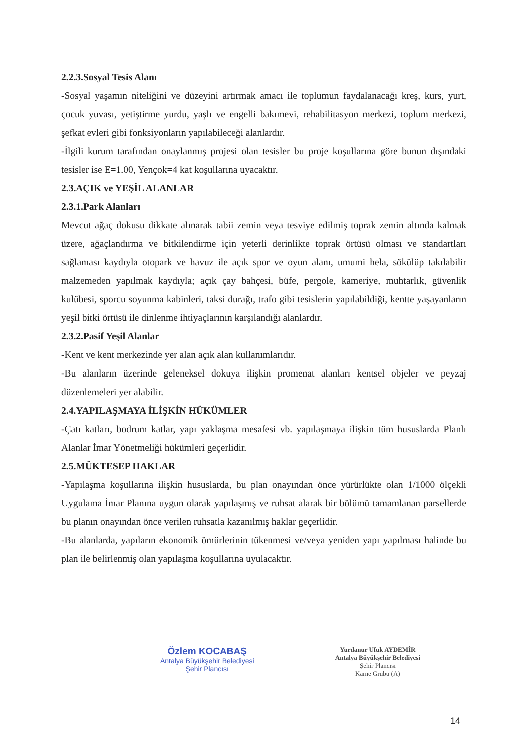2.2.3.Sosyal Tesis Alanı
-Sosyal yaşamın niteliğini ve düzeyini artırmak amacı ile toplumun faydalanacağı kreş, kurs, yurt, çocuk yuvası, yetiştirme yurdu, yaşlı ve engelli bakımevi, rehabilitasyon merkezi, toplum merkezi, şefkat evleri gibi fonksiyonların yapılabileceği alanlardır.
-İlgili kurum tarafından onaylanmış projesi olan tesisler bu proje koşullarına göre bunun dışındaki tesisler ise E=1.00, Yençok=4 kat koşullarına uyacaktır.
2.3.AÇIK ve YEŞİL ALANLAR
2.3.1.Park Alanları
Mevcut ağaç dokusu dikkate alınarak tabii zemin veya tesviye edilmiş toprak zemin altında kalmak üzere, ağaçlandırma ve bitkilendirme için yeterli derinlikte toprak örtüsü olması ve standartları sağlaması kaydıyla otopark ve havuz ile açık spor ve oyun alanı, umumi hela, sökülüp takılabilir malzemeden yapılmak kaydıyla; açık çay bahçesi, büfe, pergole, kameriye, muhtarlık, güvenlik kulübesi, sporcu soyunma kabinleri, taksi durağı, trafo gibi tesislerin yapılabildiği, kentte yaşayanların yeşil bitki örtüsü ile dinlenme ihtiyaçlarının karşılandığı alanlardır.
2.3.2.Pasif Yeşil Alanlar
-Kent ve kent merkezinde yer alan açık alan kullanımlarıdır.
-Bu alanların üzerinde geleneksel dokuya ilişkin promenat alanları kentsel objeler ve peyzaj düzenlemeleri yer alabilir.
2.4.YAPILAŞMAYA İLİŞKİN HÜKÜMLER
-Çatı katları, bodrum katlar, yapı yaklaşma mesafesi vb. yapılaşmaya ilişkin tüm hususlarda Planlı Alanlar İmar Yönetmeliği hükümleri geçerlidir.
2.5.MÜKTESEP HAKLAR
-Yapılaşma koşullarına ilişkin hususlarda, bu plan onayından önce yürürlükte olan 1/1000 ölçekli Uygulama İmar Planına uygun olarak yapılaşmış ve ruhsat alarak bir bölümü tamamlanan parsellerde bu planın onayından önce verilen ruhsatla kazanılmış haklar geçerlidir.
-Bu alanlarda, yapıların ekonomik ömürlerinin tükenmesi ve/veya yeniden yapı yapılması halinde bu plan ile belirlenmiş olan yapılaşma koşullarına uyulacaktır.
Özlem KOCABAŞ
Antalya Büyükşehir Belediyesi
Şehir Plancısı
Yurdanur Ufuk AYDEMİR
Antalya Büyükşehir Belediyesi
Şehir Plancısı
Karne Grubu (A)
14